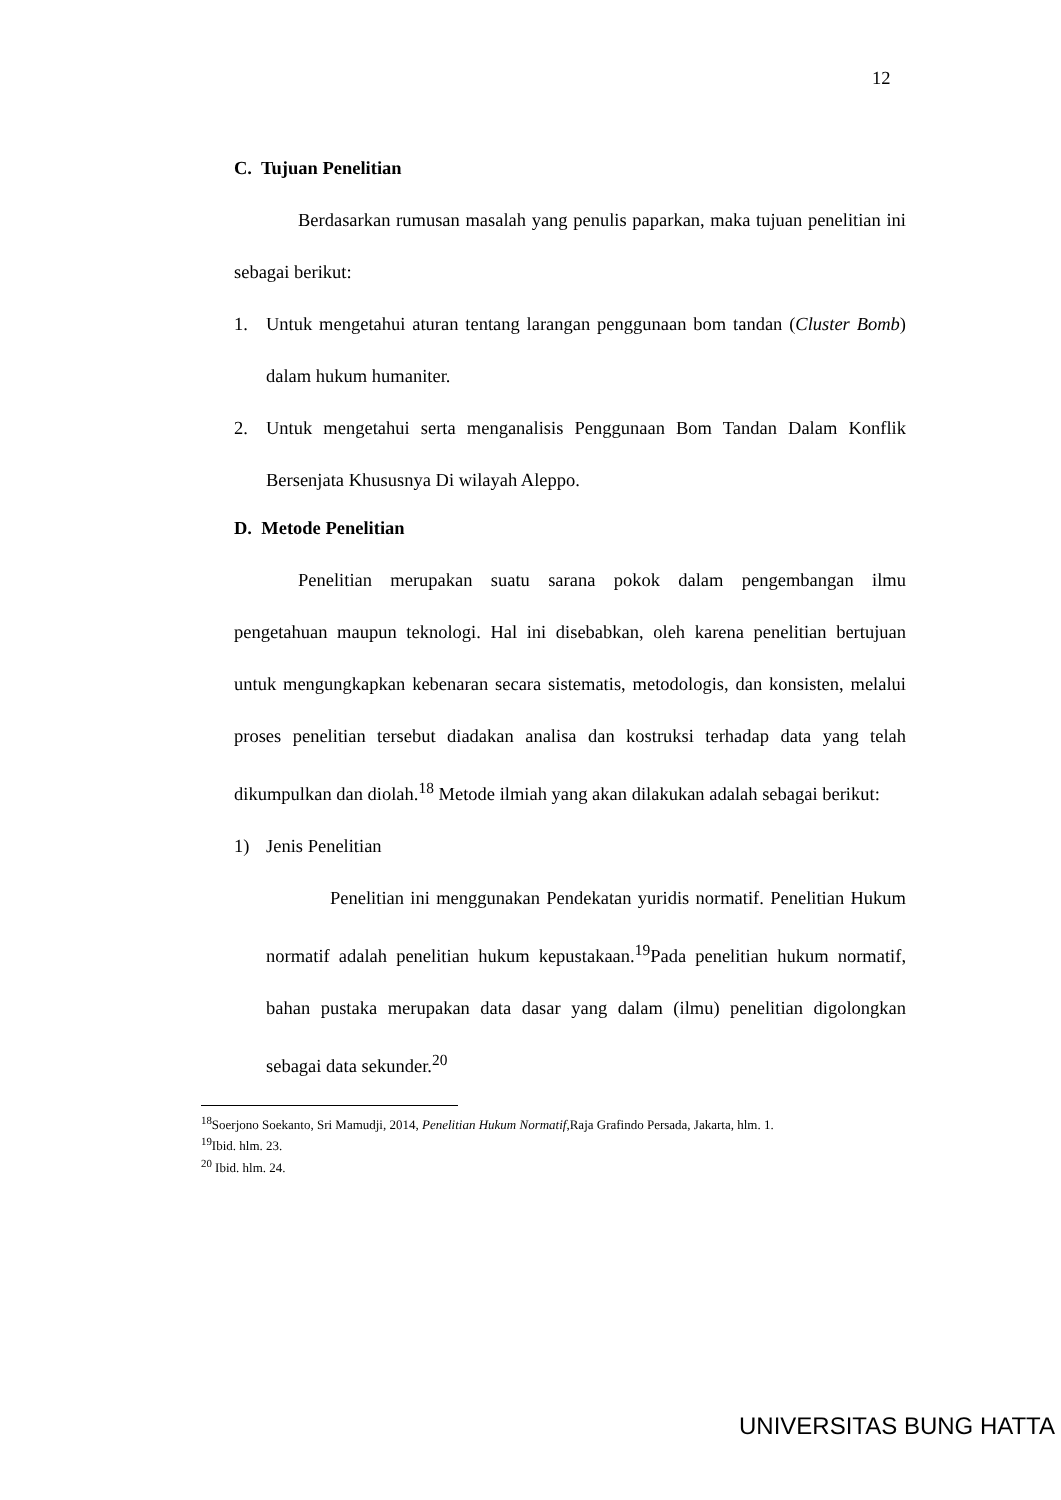12
C. Tujuan Penelitian
Berdasarkan rumusan masalah yang penulis paparkan, maka tujuan penelitian ini sebagai berikut:
1. Untuk mengetahui aturan tentang larangan penggunaan bom tandan (Cluster Bomb) dalam hukum humaniter.
2. Untuk mengetahui serta menganalisis Penggunaan Bom Tandan Dalam Konflik Bersenjata Khususnya Di wilayah Aleppo.
D. Metode Penelitian
Penelitian merupakan suatu sarana pokok dalam pengembangan ilmu pengetahuan maupun teknologi. Hal ini disebabkan, oleh karena penelitian bertujuan untuk mengungkapkan kebenaran secara sistematis, metodologis, dan konsisten, melalui proses penelitian tersebut diadakan analisa dan kostruksi terhadap data yang telah dikumpulkan dan diolah.<sup>18</sup> Metode ilmiah yang akan dilakukan adalah sebagai berikut:
1) Jenis Penelitian
Penelitian ini menggunakan Pendekatan yuridis normatif. Penelitian Hukum normatif adalah penelitian hukum kepustakaan.<sup>19</sup>Pada penelitian hukum normatif, bahan pustaka merupakan data dasar yang dalam (ilmu) penelitian digolongkan sebagai data sekunder.<sup>20</sup>
<sup>18</sup> Soerjono Soekanto, Sri Mamudji, 2014, Penelitian Hukum Normatif,Raja Grafindo Persada, Jakarta, hlm. 1.
<sup>19</sup> Ibid. hlm. 23.
<sup>20</sup> Ibid. hlm. 24.
UNIVERSITAS BUNG HATTA